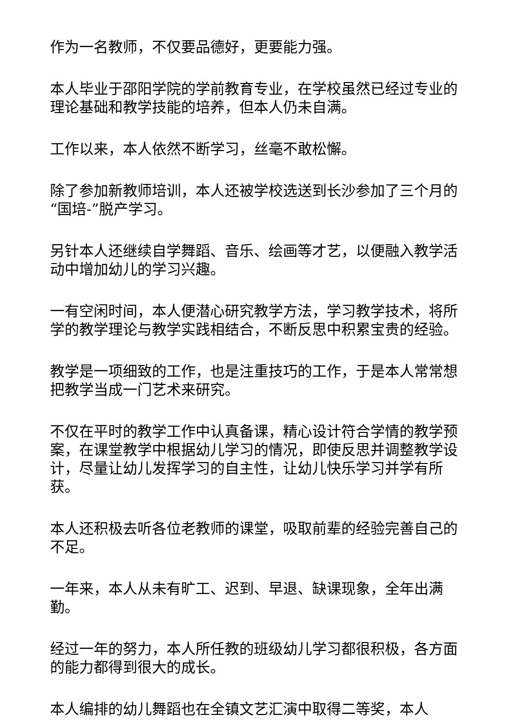作为一名教师，不仅要品德好，更要能力强。
本人毕业于邵阳学院的学前教育专业，在学校虽然已经过专业的理论基础和教学技能的培养，但本人仍未自满。
工作以来，本人依然不断学习，丝毫不敢松懈。
除了参加新教师培训，本人还被学校选送到长沙参加了三个月的“国培-”脱产学习。
另针本人还继续自学舞蹈、音乐、绘画等才艺，以便融入教学活动中增加幼儿的学习兴趣。
一有空闲时间，本人便潜心研究教学方法，学习教学技术，将所学的教学理论与教学实践相结合，不断反思中积累宝贵的经验。
教学是一项细致的工作，也是注重技巧的工作，于是本人常常想把教学当成一门艺术来研究。
不仅在平时的教学工作中认真备课，精心设计符合学情的教学预案，在课堂教学中根据幼儿学习的情况，即使反思并调整教学设计，尽量让幼儿发挥学习的自主性，让幼儿快乐学习并学有所获。
本人还积极去听各位老教师的课堂，吸取前辈的经验完善自己的不足。
一年来，本人从未有旷工、迟到、早退、缺课现象，全年出满勤。
经过一年的努力，本人所任教的班级幼儿学习都很积极，各方面的能力都得到很大的成长。
本人编排的幼儿舞蹈也在全镇文艺汇演中取得二等奖，本人